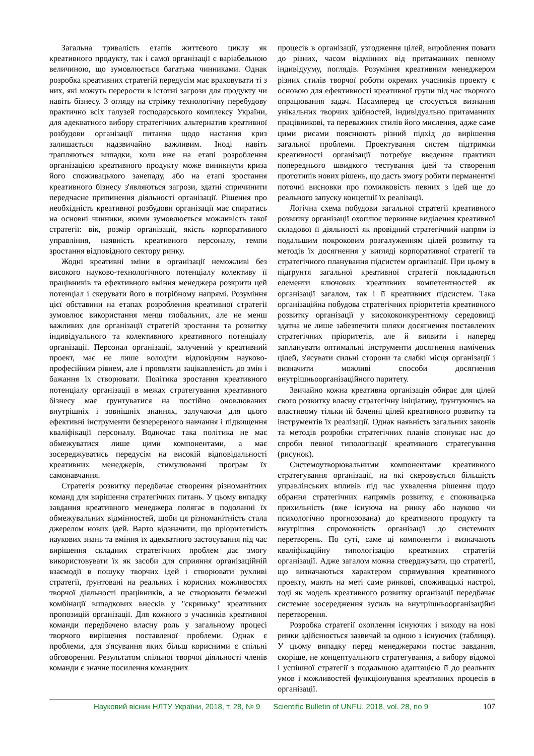Загальна тривалість етапів життєвого циклу як креативного продукту, так і самої організації є варіабельною величиною, що зумовлюється багатьма чинниками. Однак розробка креативних стратегій передусім має враховувати ті з них, які можуть перерости в істотні загрози для продукту чи навіть бізнесу. З огляду на стрімку технологічну перебудову практично всіх галузей господарського комплексу України, для адекватного вибору стратегічних альтернатив креативної розбудови організації питання щодо настання криз залишається надзвичайно важливим. Іноді навіть трапляються випадки, коли вже на етапі розроблення організацією креативного продукту може виникнути криза його споживацького занепаду, або на етапі зростання креативного бізнесу з'являються загрози, здатні спричинити передчасне припинення діяльності організації. Рішення про необхідність креативної розбудови організації має спиратись на основні чинники, якими зумовлюється можливість такої стратегії: вік, розмір організації, якість корпоративного управління, наявність креативного персоналу, темпи зростання відповідного сектору ринку.
Жодні креативні зміни в організації неможливі без високого науково-технологічного потенціалу колективу її працівників та ефективного вміння менеджера розкрити цей потенціал і скерувати його в потрібному напрямі. Розуміння цієї обставини на етапах розроблення креативної стратегії зумовлює використання менш глобальних, але не менш важливих для організації стратегій зростання та розвитку індивідуального та колективного креативного потенціалу організації. Персонал організації, залучений у креативний проект, має не лише володіти відповідним науково-професійним рівнем, але і проявляти зацікавленість до змін і бажання їх створювати. Політика зростання креативного потенціалу організації в межах стратегування креативного бізнесу має ґрунтуватися на постійно оновлюваних внутрішніх і зовнішніх знаннях, залучаючи для цього ефективні інструменти безперервного навчання і підвищення кваліфікації персоналу. Водночас така політика не має обмежуватися лише цими компонентами, а має зосереджуватись передусім на високій відповідальності креативних менеджерів, стимулюванні програм їх самонавчання.
Стратегія розвитку передбачає створення різноманітних команд для вирішення стратегічних питань. У цьому випадку завдання креативного менеджера полягає в подоланні їх обмежувальних відмінностей, щоби ця різноманітність стала джерелом нових ідей. Варто відзначити, що пріоритетність наукових знань та вміння їх адекватного застосування під час вирішення складних стратегічних проблем дає змогу використовувати їх як засоби для сприяння організаційній взаємодії в пошуку творчих ідей і створювати рухливі стратегії, ґрунтовані на реальних і корисних можливостях творчої діяльності працівників, а не створювати безмежні комбінації випадкових внесків у "скриньку" креативних пропозицій організації. Для кожного з учасників креативної команди передбачено власну роль у загальному процесі творчого вирішення поставленої проблеми. Однак є проблеми, для з'ясування яких більш корисними є спільні обговорення. Результатом спільної творчої діяльності членів команди є значне посилення командних
процесів в організації, узгодження цілей, вироблення поваги до різних, часом відмінних від притаманних певному індивідууму, поглядів. Розуміння креативним менеджером різних стилів творчої роботи окремих учасників проекту є основою для ефективності креативної групи під час творчого опрацювання задач. Насамперед це стосується визнання унікальних творчих здібностей, індивідуально притаманних працівникові, та переважних стилів його мислення, адже саме цими рисами пояснюють різний підхід до вирішення загальної проблеми. Проектування систем підтримки креативності організації потребує введення практики попереднього швидкого тестування ідей та створення прототипів нових рішень, що дасть змогу робити перманентні поточні висновки про помилковість певних з ідей ще до реального запуску концепції їх реалізації.
Логічна схема побудови загальної стратегії креативного розвитку організації охоплює первинне виділення креативної складової її діяльності як провідний стратегічний напрям із подальшим покроковим розгалуженням цілей розвитку та методів їх досягнення у вигляді корпоративної стратегії та стратегічного планування підсистем організації. При цьому в підґрунтя загальної креативної стратегії покладаються елементи ключових креативних компетентностей як організації загалом, так і її креативних підсистем. Така організаційна побудова стратегічних пріоритетів креативного розвитку організації у висококонкурентному середовищі здатна не лише забезпечити шляхи досягнення поставлених стратегічних пріоритетів, але й виявити і наперед запланувати оптимальні інструменти досягнення намічених цілей, з'ясувати сильні сторони та слабкі місця організації і визначити можливі способи досягнення внутрішньоорганізаційного паритету.
Звичайно кожна креативна організація обирає для цілей свого розвитку власну стратегічну ініціативу, ґрунтуючись на властивому тільки їй баченні цілей креативного розвитку та інструментів їх реалізації. Однак наявність загальних законів та методів розробки стратегічних планів спонукає нас до спроби певної типологізації креативного стратегування (рисунок).
Системоутворювальними компонентами креативного стратегування організації, на які скеровується більшість управлінських впливів під час ухвалення рішення щодо обрання стратегічних напрямів розвитку, є споживацька прихильність (вже існуюча на ринку або науково чи психологічно прогнозована) до креативного продукту та внутрішня спроможність організації до системних перетворень. По суті, саме ці компоненти і визначають кваліфікаційну типологізацію креативних стратегій організації. Адже загалом можна стверджувати, що стратегії, що визначаються характером спрямування креативного проекту, мають на меті саме ринкові, споживацькі настрої, тоді як модель креативного розвитку організації передбачає системне зосередження зусиль на внутрішньоорганізаційні перетворення.
Розробка стратегії охоплення існуючих і виходу на нові ринки здійснюється зазвичай за одною з існуючих (таблиця). У цьому випадку перед менеджерами постає завдання, скоріше, не концептуального стратегування, а вибору відомої і успішної стратегії з подальшою адаптацією її до реальних умов і можливостей функціонування креативних процесів в організації.
Науковий вісник НЛТУ України, 2018, т. 28, № 9 Scientific Bulletin of UNFU, 2018, vol. 28, no 9 107